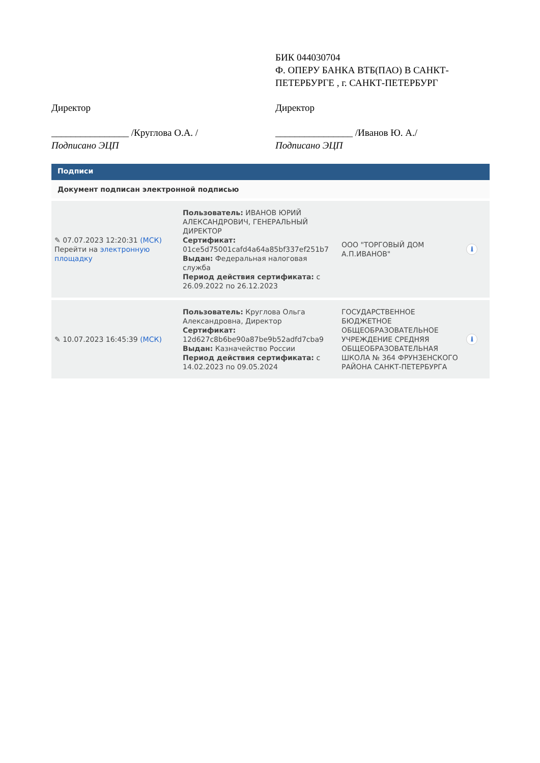БИК 044030704
Ф. ОПЕРУ БАНКА ВТБ(ПАО) В САНКТ-ПЕТЕРБУРГЕ , г. САНКТ-ПЕТЕРБУРГ
Директор
________________ /Круглова О.А. /
Подписано ЭЦП
Директор
________________ /Иванов Ю. А./
Подписано ЭЦП
Подписи
Документ подписан электронной подписью
| ✎ 07.07.2023 12:20:31 (МСК) Перейти на электронную площадку | Пользователь: ИВАНОВ ЮРИЙ АЛЕКСАНДРОВИЧ, ГЕНЕРАЛЬНЫЙ ДИРЕКТОР Сертификат: 01ce5d75001cafd4a64a85bf337ef251b7 Выдан: Федеральная налоговая служба Период действия сертификата: с 26.09.2022 по 26.12.2023 | ООО "ТОРГОВЫЙ ДОМ А.П.ИВАНОВ" | ⭳ |
| ✎ 10.07.2023 16:45:39 (МСК) | Пользователь: Круглова Ольга Александровна, Директор Сертификат: 12d627c8b6be90a87be9b52adfd7cba9 Выдан: Казначейство России Период действия сертификата: с 14.02.2023 по 09.05.2024 | ГОСУДАРСТВЕННОЕ БЮДЖЕТНОЕ ОБЩЕОБРАЗОВАТЕЛЬНОЕ УЧРЕЖДЕНИЕ СРЕДНЯЯ ОБЩЕОБРАЗОВАТЕЛЬНАЯ ШКОЛА № 364 ФРУНЗЕНСКОГО РАЙОНА САНКТ-ПЕТЕРБУРГА | ⭳ |